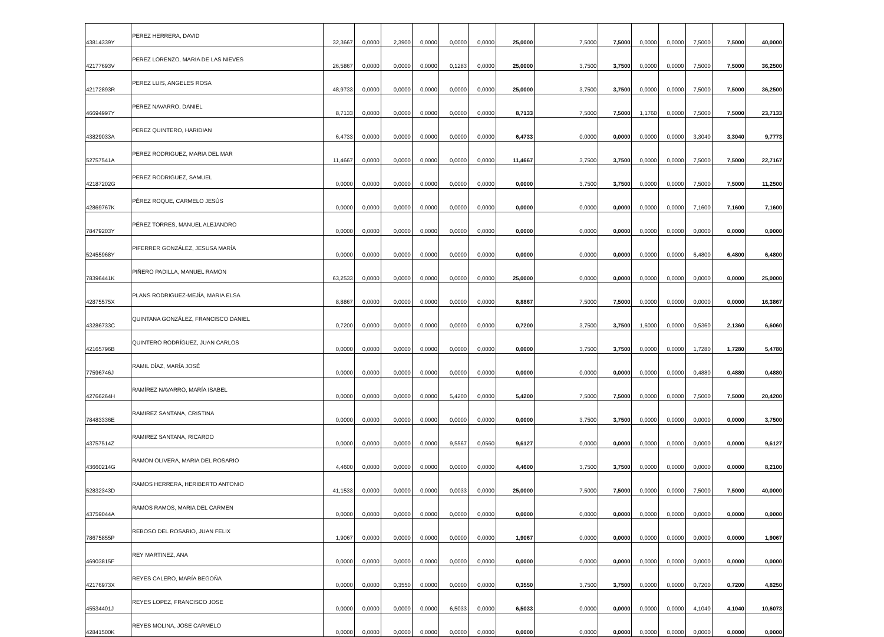| 43814339Y | PEREZ HERRERA, DAVID | 32,3667 | 0,0000 | 2,3900 | 0,0000 | 0,0000 | 0,0000 | 25,0000 | 7,5000 | 7,5000 | 0,0000 | 0,0000 | 7,5000 | 7,5000 | 40,0000 |
| 42177693V | PEREZ LORENZO, MARIA DE LAS NIEVES | 26,5867 | 0,0000 | 0,0000 | 0,0000 | 0,1283 | 0,0000 | 25,0000 | 3,7500 | 3,7500 | 0,0000 | 0,0000 | 7,5000 | 7,5000 | 36,2500 |
| 42172893R | PEREZ LUIS, ANGELES ROSA | 48,9733 | 0,0000 | 0,0000 | 0,0000 | 0,0000 | 0,0000 | 25,0000 | 3,7500 | 3,7500 | 0,0000 | 0,0000 | 7,5000 | 7,5000 | 36,2500 |
| 46694997Y | PEREZ NAVARRO, DANIEL | 8,7133 | 0,0000 | 0,0000 | 0,0000 | 0,0000 | 0,0000 | 8,7133 | 7,5000 | 7,5000 | 1,1760 | 0,0000 | 7,5000 | 7,5000 | 23,7133 |
| 43829033A | PEREZ QUINTERO, HARIDIAN | 6,4733 | 0,0000 | 0,0000 | 0,0000 | 0,0000 | 0,0000 | 6,4733 | 0,0000 | 0,0000 | 0,0000 | 0,0000 | 3,3040 | 3,3040 | 9,7773 |
| 52757541A | PEREZ RODRIGUEZ, MARIA DEL MAR | 11,4667 | 0,0000 | 0,0000 | 0,0000 | 0,0000 | 0,0000 | 11,4667 | 3,7500 | 3,7500 | 0,0000 | 0,0000 | 7,5000 | 7,5000 | 22,7167 |
| 42187202G | PEREZ RODRIGUEZ, SAMUEL | 0,0000 | 0,0000 | 0,0000 | 0,0000 | 0,0000 | 0,0000 | 0,0000 | 3,7500 | 3,7500 | 0,0000 | 0,0000 | 7,5000 | 7,5000 | 11,2500 |
| 42869767K | PÉREZ ROQUE, CARMELO JESÚS | 0,0000 | 0,0000 | 0,0000 | 0,0000 | 0,0000 | 0,0000 | 0,0000 | 0,0000 | 0,0000 | 0,0000 | 0,0000 | 7,1600 | 7,1600 | 7,1600 |
| 78479203Y | PÉREZ TORRES, MANUEL ALEJANDRO | 0,0000 | 0,0000 | 0,0000 | 0,0000 | 0,0000 | 0,0000 | 0,0000 | 0,0000 | 0,0000 | 0,0000 | 0,0000 | 0,0000 | 0,0000 | 0,0000 |
| 52455968Y | PIFERRER GONZÁLEZ, JESUSA MARÍA | 0,0000 | 0,0000 | 0,0000 | 0,0000 | 0,0000 | 0,0000 | 0,0000 | 0,0000 | 0,0000 | 0,0000 | 0,0000 | 6,4800 | 6,4800 | 6,4800 |
| 78396441K | PIÑERO PADILLA, MANUEL RAMON | 63,2533 | 0,0000 | 0,0000 | 0,0000 | 0,0000 | 0,0000 | 25,0000 | 0,0000 | 0,0000 | 0,0000 | 0,0000 | 0,0000 | 0,0000 | 25,0000 |
| 42875575X | PLANS RODRIGUEZ-MEJÍA, MARIA ELSA | 8,8867 | 0,0000 | 0,0000 | 0,0000 | 0,0000 | 0,0000 | 8,8867 | 7,5000 | 7,5000 | 0,0000 | 0,0000 | 0,0000 | 0,0000 | 16,3867 |
| 43286733C | QUINTANA GONZÁLEZ, FRANCISCO DANIEL | 0,7200 | 0,0000 | 0,0000 | 0,0000 | 0,0000 | 0,0000 | 0,7200 | 3,7500 | 3,7500 | 1,6000 | 0,0000 | 0,5360 | 2,1360 | 6,6060 |
| 42165796B | QUINTERO RODRÍGUEZ, JUAN CARLOS | 0,0000 | 0,0000 | 0,0000 | 0,0000 | 0,0000 | 0,0000 | 0,0000 | 3,7500 | 3,7500 | 0,0000 | 0,0000 | 1,7280 | 1,7280 | 5,4780 |
| 77596746J | RAMIL DÍAZ, MARÍA JOSÉ | 0,0000 | 0,0000 | 0,0000 | 0,0000 | 0,0000 | 0,0000 | 0,0000 | 0,0000 | 0,0000 | 0,0000 | 0,0000 | 0,4880 | 0,4880 | 0,4880 |
| 42766264H | RAMÍREZ NAVARRO, MARÍA ISABEL | 0,0000 | 0,0000 | 0,0000 | 0,0000 | 5,4200 | 0,0000 | 5,4200 | 7,5000 | 7,5000 | 0,0000 | 0,0000 | 7,5000 | 7,5000 | 20,4200 |
| 78483336E | RAMIREZ SANTANA, CRISTINA | 0,0000 | 0,0000 | 0,0000 | 0,0000 | 0,0000 | 0,0000 | 0,0000 | 3,7500 | 3,7500 | 0,0000 | 0,0000 | 0,0000 | 0,0000 | 3,7500 |
| 43757514Z | RAMIREZ SANTANA, RICARDO | 0,0000 | 0,0000 | 0,0000 | 0,0000 | 9,5567 | 0,0560 | 9,6127 | 0,0000 | 0,0000 | 0,0000 | 0,0000 | 0,0000 | 0,0000 | 9,6127 |
| 43660214G | RAMON OLIVERA, MARIA DEL ROSARIO | 4,4600 | 0,0000 | 0,0000 | 0,0000 | 0,0000 | 0,0000 | 4,4600 | 3,7500 | 3,7500 | 0,0000 | 0,0000 | 0,0000 | 0,0000 | 8,2100 |
| 52832343D | RAMOS HERRERA, HERIBERTO ANTONIO | 41,1533 | 0,0000 | 0,0000 | 0,0000 | 0,0033 | 0,0000 | 25,0000 | 7,5000 | 7,5000 | 0,0000 | 0,0000 | 7,5000 | 7,5000 | 40,0000 |
| 43759044A | RAMOS RAMOS, MARIA DEL CARMEN | 0,0000 | 0,0000 | 0,0000 | 0,0000 | 0,0000 | 0,0000 | 0,0000 | 0,0000 | 0,0000 | 0,0000 | 0,0000 | 0,0000 | 0,0000 | 0,0000 |
| 78675855P | REBOSO DEL ROSARIO, JUAN FELIX | 1,9067 | 0,0000 | 0,0000 | 0,0000 | 0,0000 | 0,0000 | 1,9067 | 0,0000 | 0,0000 | 0,0000 | 0,0000 | 0,0000 | 0,0000 | 1,9067 |
| 46903815F | REY MARTINEZ, ANA | 0,0000 | 0,0000 | 0,0000 | 0,0000 | 0,0000 | 0,0000 | 0,0000 | 0,0000 | 0,0000 | 0,0000 | 0,0000 | 0,0000 | 0,0000 | 0,0000 |
| 42176973X | REYES CALERO, MARÍA BEGOÑA | 0,0000 | 0,0000 | 0,3550 | 0,0000 | 0,0000 | 0,0000 | 0,3550 | 3,7500 | 3,7500 | 0,0000 | 0,0000 | 0,7200 | 0,7200 | 4,8250 |
| 45534401J | REYES LOPEZ, FRANCISCO JOSE | 0,0000 | 0,0000 | 0,0000 | 0,0000 | 6,5033 | 0,0000 | 6,5033 | 0,0000 | 0,0000 | 0,0000 | 0,0000 | 4,1040 | 4,1040 | 10,6073 |
| 42841500K | REYES MOLINA, JOSE CARMELO | 0,0000 | 0,0000 | 0,0000 | 0,0000 | 0,0000 | 0,0000 | 0,0000 | 0,0000 | 0,0000 | 0,0000 | 0,0000 | 0,0000 | 0,0000 | 0,0000 |